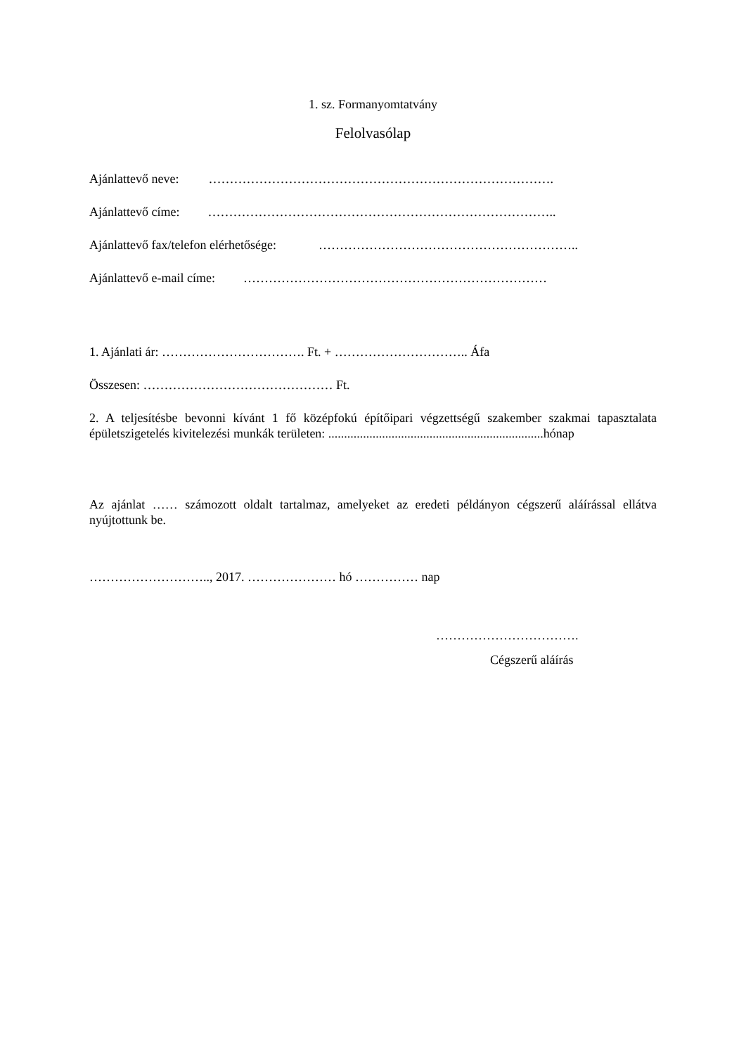1. sz. Formanyomtatvány
Felolvasólap
Ajánlattevő neve: ……………………………………………………………………….
Ajánlattevő címe: ………………………………………………………………………..
Ajánlattevő fax/telefon elérhetősége: ……………………………………………………..
Ajánlattevő e-mail címe: ………………………………………………………………
1. Ajánlati ár: ……………………………. Ft. + ………………………….. Áfa
Összesen: ……………………………………… Ft.
2. A teljesítésbe bevonni kívánt 1 fő középfokú építőipari végzettségű szakember szakmai tapasztalata épületszigetelés kivitelezési munkák területen: ....................................................................hónap
Az ajánlat …… számozott oldalt tartalmaz, amelyeket az eredeti példányon cégszerű aláírással ellátva nyújtottunk be.
……………………….., 2017. ………………… hó …………… nap
…………………………….
Cégszerű aláírás